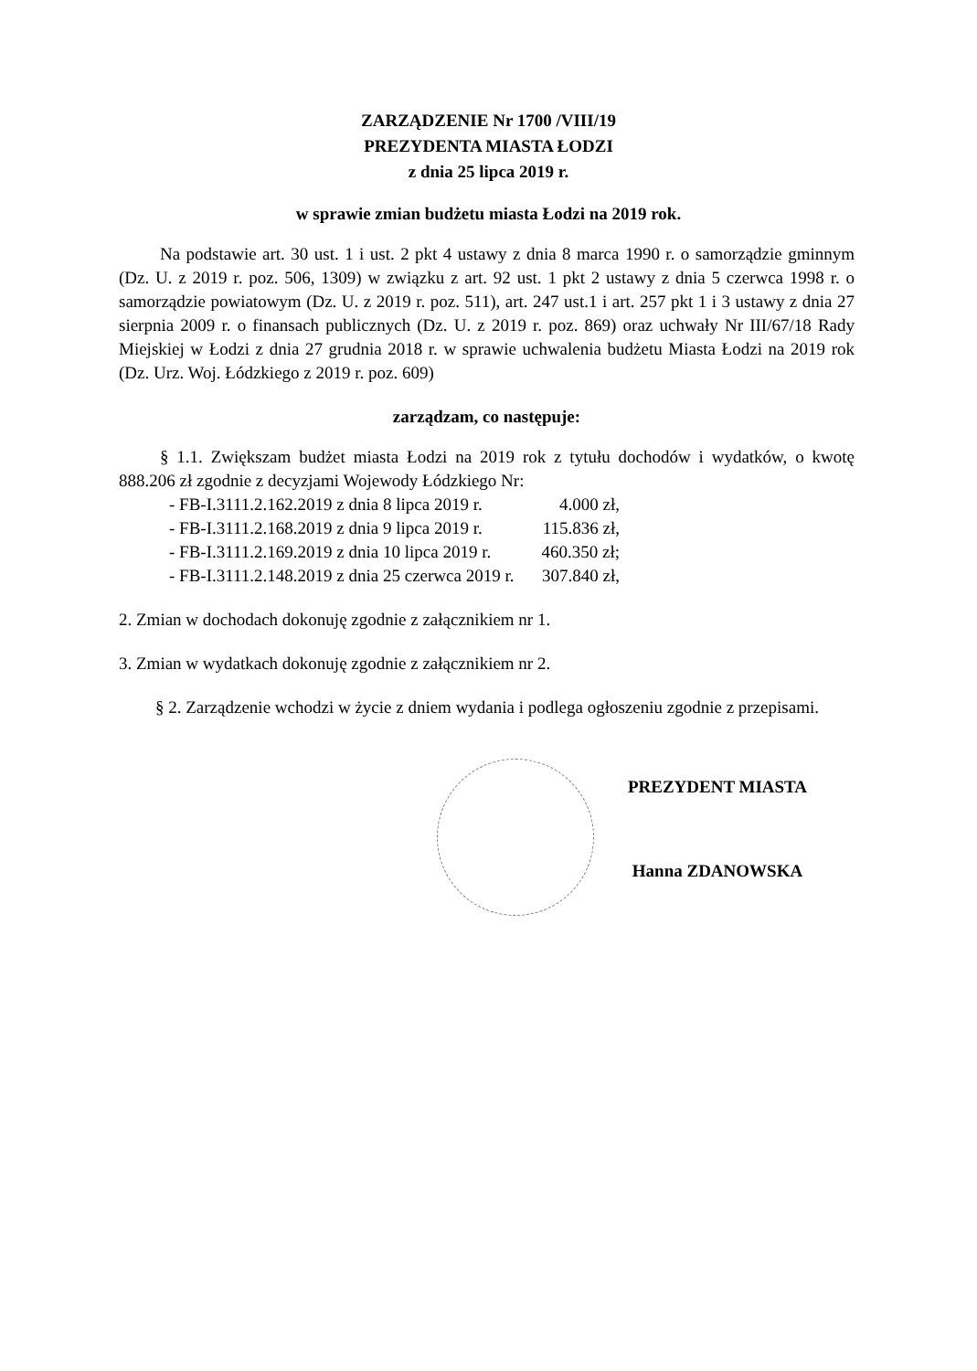ZARZĄDZENIE Nr 1700 /VIII/19
PREZYDENTA MIASTA ŁODZI
z dnia 25 lipca 2019 r.
w sprawie zmian budżetu miasta Łodzi na 2019 rok.
Na podstawie art. 30 ust. 1 i ust. 2 pkt 4 ustawy z dnia 8 marca 1990 r. o samorządzie gminnym (Dz. U. z 2019 r. poz. 506, 1309) w związku z art. 92 ust. 1 pkt 2 ustawy z dnia 5 czerwca 1998 r. o samorządzie powiatowym (Dz. U. z 2019 r. poz. 511), art. 247 ust.1 i art. 257 pkt 1 i 3 ustawy z dnia 27 sierpnia 2009 r. o finansach publicznych (Dz. U. z 2019 r. poz. 869) oraz uchwały Nr III/67/18 Rady Miejskiej w Łodzi z dnia 27 grudnia 2018 r. w sprawie uchwalenia budżetu Miasta Łodzi na 2019 rok (Dz. Urz. Woj. Łódzkiego z 2019 r. poz. 609)
zarządzam, co następuje:
§ 1.1. Zwiększam budżet miasta Łodzi na 2019 rok z tytułu dochodów i wydatków, o kwotę 888.206 zł zgodnie z decyzjami Wojewody Łódzkiego Nr:
| - FB-I.3111.2.162.2019 z dnia 8 lipca 2019 r. | 4.000 zł, |
| - FB-I.3111.2.168.2019 z dnia 9 lipca 2019 r. | 115.836 zł, |
| - FB-I.3111.2.169.2019 z dnia 10 lipca 2019 r. | 460.350 zł; |
| - FB-I.3111.2.148.2019 z dnia 25 czerwca 2019 r. | 307.840 zł, |
2. Zmian w dochodach dokonuję zgodnie z załącznikiem nr 1.
3. Zmian w wydatkach dokonuję zgodnie z załącznikiem nr 2.
§ 2. Zarządzenie wchodzi w życie z dniem wydania i podlega ogłoszeniu zgodnie z przepisami.
PREZYDENT MIASTA
Hanna ZDANOWSKA